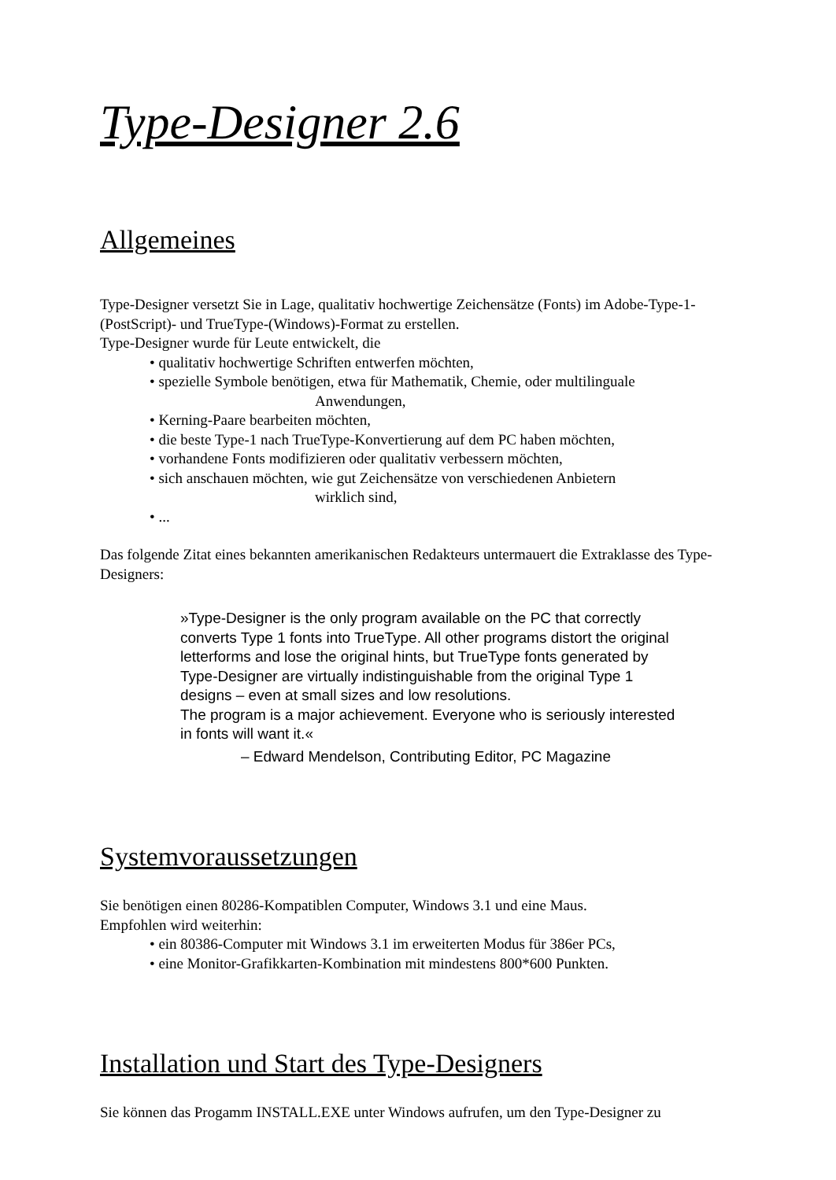Type-Designer 2.6
Allgemeines
Type-Designer versetzt Sie in Lage, qualitativ hochwertige Zeichensätze (Fonts) im Adobe-Type-1-(PostScript)- und TrueType-(Windows)-Format zu erstellen.
Type-Designer wurde für Leute entwickelt, die
• qualitativ hochwertige Schriften entwerfen möchten,
• spezielle Symbole benötigen, etwa für Mathematik, Chemie, oder multilinguale
Anwendungen,
• Kerning-Paare bearbeiten möchten,
• die beste Type-1 nach TrueType-Konvertierung auf dem PC haben möchten,
• vorhandene Fonts modifizieren oder qualitativ verbessern möchten,
• sich anschauen möchten, wie gut Zeichensätze von verschiedenen Anbietern
wirklich sind,
• ...
Das folgende Zitat eines bekannten amerikanischen Redakteurs untermauert die Extraklasse des Type-Designers:
»Type-Designer is the only program available on the PC that correctly converts Type 1 fonts into TrueType. All other programs distort the original letterforms and lose the original hints, but TrueType fonts generated by Type-Designer are virtually indistinguishable from the original Type 1 designs – even at small sizes and low resolutions.
The program is a major achievement. Everyone who is seriously interested in fonts will want it.«
– Edward Mendelson, Contributing Editor, PC Magazine
Systemvoraussetzungen
Sie benötigen einen 80286-Kompatiblen Computer, Windows 3.1 und eine Maus.
Empfohlen wird weiterhin:
• ein 80386-Computer mit Windows 3.1 im erweiterten Modus für 386er PCs,
• eine Monitor-Grafikkarten-Kombination mit mindestens 800*600 Punkten.
Installation und Start des Type-Designers
Sie können das Progamm INSTALL.EXE unter Windows aufrufen, um den Type-Designer zu